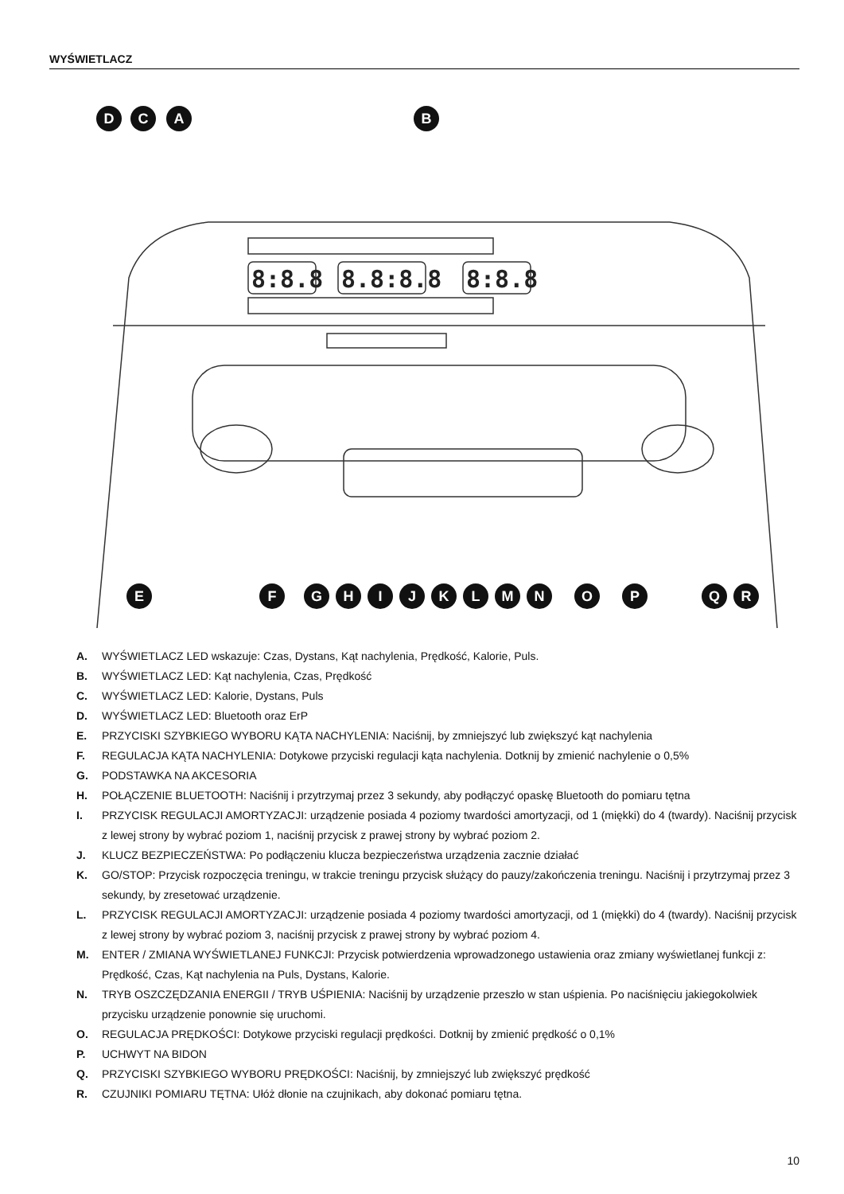WYŚWIETLACZ
8:8.8
8.8:8.8
8:8.8
D
C
A
B
E
F
G
H
I
J
K
L
M
N
O
P
Q
R
A. WYŚWIETLACZ LED wskazuje: Czas, Dystans, Kąt nachylenia, Prędkość, Kalorie, Puls.
B. WYŚWIETLACZ LED: Kąt nachylenia, Czas, Prędkość
C. WYŚWIETLACZ LED: Kalorie, Dystans, Puls
D. WYŚWIETLACZ LED: Bluetooth oraz ErP
E. PRZYCISKI SZYBKIEGO WYBORU KĄTA NACHYLENIA: Naciśnij, by zmniejszyć lub zwiększyć kąt nachylenia
F. REGULACJA KĄTA NACHYLENIA: Dotykowe przyciski regulacji kąta nachylenia. Dotknij by zmienić nachylenie o 0,5%
G. PODSTAWKA NA AKCESORIA
H. POŁĄCZENIE BLUETOOTH: Naciśnij i przytrzymaj przez 3 sekundy, aby podłączyć opaskę Bluetooth do pomiaru tętna
I. PRZYCISK REGULACJI AMORTYZACJI: urządzenie posiada 4 poziomy twardości amortyzacji, od 1 (miękki) do 4 (twardy). Naciśnij przycisk z lewej strony by wybrać poziom 1, naciśnij przycisk z prawej strony by wybrać poziom 2.
J. KLUCZ BEZPIECZEŃSTWA: Po podłączeniu klucza bezpieczeństwa urządzenia zacznie działać
K. GO/STOP: Przycisk rozpoczęcia treningu, w trakcie treningu przycisk służący do pauzy/zakończenia treningu. Naciśnij i przytrzymaj przez 3 sekundy, by zresetować urządzenie.
L. PRZYCISK REGULACJI AMORTYZACJI: urządzenie posiada 4 poziomy twardości amortyzacji, od 1 (miękki) do 4 (twardy). Naciśnij przycisk z lewej strony by wybrać poziom 3, naciśnij przycisk z prawej strony by wybrać poziom 4.
M. ENTER / ZMIANA WYŚWIETLANEJ FUNKCJI: Przycisk potwierdzenia wprowadzonego ustawienia oraz zmiany wyświetlanej funkcji z: Prędkość, Czas, Kąt nachylenia na Puls, Dystans, Kalorie.
N. TRYB OSZCZĘDZANIA ENERGII / TRYB UŚPIENIA: Naciśnij by urządzenie przeszło w stan uśpienia. Po naciśnięciu jakiegokolwiek przycisku urządzenie ponownie się uruchomi.
O. REGULACJA PRĘDKOŚCI: Dotykowe przyciski regulacji prędkości. Dotknij by zmienić prędkość o 0,1%
P. UCHWYT NA BIDON
Q. PRZYCISKI SZYBKIEGO WYBORU PRĘDKOŚCI: Naciśnij, by zmniejszyć lub zwiększyć prędkość
R. CZUJNIKI POMIARU TĘTNA: Ułóż dłonie na czujnikach, aby dokonać pomiaru tętna.
10